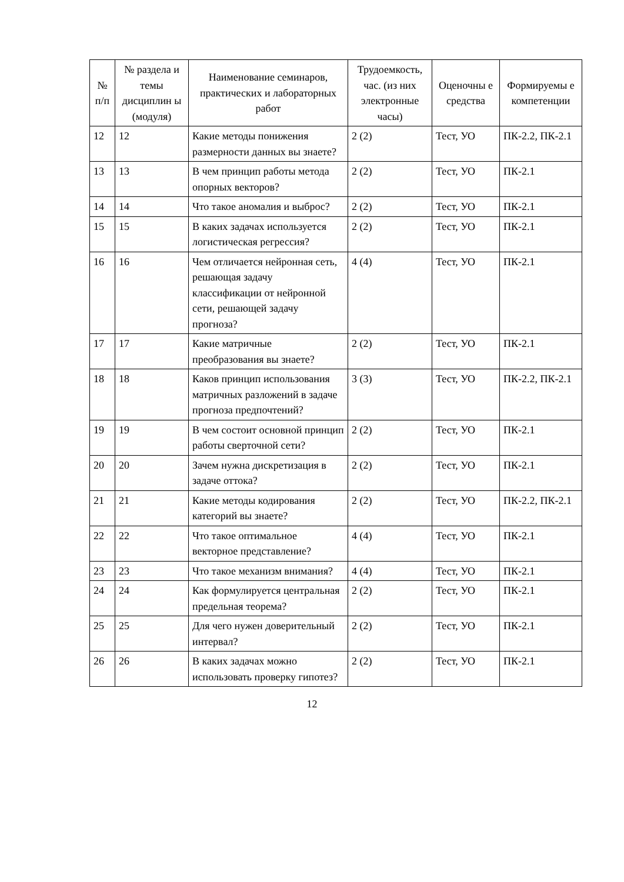| № п/п | № раздела и темы дисциплин ы (модуля) | Наименование семинаров, практических и лабораторных работ | Трудоемкость, час. (из них электронные часы) | Оценочны е средства | Формируемы е компетенции |
| --- | --- | --- | --- | --- | --- |
| 12 | 12 | Какие методы понижения размерности данных вы знаете? | 2 (2) | Тест, УО | ПК-2.2, ПК-2.1 |
| 13 | 13 | В чем принцип работы метода опорных векторов? | 2 (2) | Тест, УО | ПК-2.1 |
| 14 | 14 | Что такое аномалия и выброс? | 2 (2) | Тест, УО | ПК-2.1 |
| 15 | 15 | В каких задачах используется логистическая регрессия? | 2 (2) | Тест, УО | ПК-2.1 |
| 16 | 16 | Чем отличается нейронная сеть, решающая задачу классификации от нейронной сети, решающей задачу прогноза? | 4 (4) | Тест, УО | ПК-2.1 |
| 17 | 17 | Какие матричные преобразования вы знаете? | 2 (2) | Тест, УО | ПК-2.1 |
| 18 | 18 | Каков принцип использования матричных разложений в задаче прогноза предпочтений? | 3 (3) | Тест, УО | ПК-2.2, ПК-2.1 |
| 19 | 19 | В чем состоит основной принцип работы сверточной сети? | 2 (2) | Тест, УО | ПК-2.1 |
| 20 | 20 | Зачем нужна дискретизация в задаче оттока? | 2 (2) | Тест, УО | ПК-2.1 |
| 21 | 21 | Какие методы кодирования категорий вы знаете? | 2 (2) | Тест, УО | ПК-2.2, ПК-2.1 |
| 22 | 22 | Что такое оптимальное векторное представление? | 4 (4) | Тест, УО | ПК-2.1 |
| 23 | 23 | Что такое механизм внимания? | 4 (4) | Тест, УО | ПК-2.1 |
| 24 | 24 | Как формулируется центральная предельная теорема? | 2 (2) | Тест, УО | ПК-2.1 |
| 25 | 25 | Для чего нужен доверительный интервал? | 2 (2) | Тест, УО | ПК-2.1 |
| 26 | 26 | В каких задачах можно использовать проверку гипотез? | 2 (2) | Тест, УО | ПК-2.1 |
12